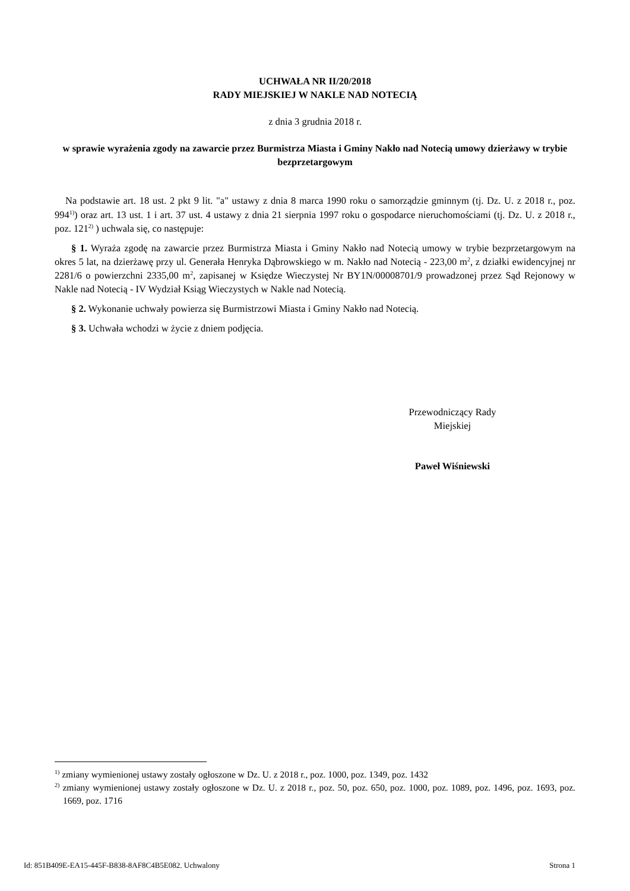UCHWAŁA NR II/20/2018
RADY MIEJSKIEJ W NAKLE NAD NOTECIĄ
z dnia 3 grudnia 2018 r.
w sprawie wyrażenia zgody na zawarcie przez Burmistrza Miasta i Gminy Nakło nad Notecią umowy dzierżawy w trybie bezprzetargowym
Na podstawie art. 18 ust. 2 pkt 9 lit. "a" ustawy z dnia 8 marca 1990 roku o samorządzie gminnym (tj. Dz. U. z 2018 r., poz. 994<sup>1)</sup>) oraz art. 13 ust. 1 i art. 37 ust. 4 ustawy z dnia 21 sierpnia 1997 roku o gospodarce nieruchomościami (tj. Dz. U. z 2018 r., poz. 121<sup>2)</sup> ) uchwala się, co następuje:
§ 1. Wyraża zgodę na zawarcie przez Burmistrza Miasta i Gminy Nakło nad Notecią umowy w trybie bezprzetargowym na okres 5 lat, na dzierżawę przy ul. Generała Henryka Dąbrowskiego w m. Nakło nad Notecią - 223,00 m<sup>2</sup>, z działki ewidencyjnej nr 2281/6 o powierzchni 2335,00 m<sup>2</sup>, zapisanej w Księdze Wieczystej Nr BY1N/00008701/9 prowadzonej przez Sąd Rejonowy w Nakle nad Notecią - IV Wydział Ksiąg Wieczystych w Nakle nad Notecią.
§ 2. Wykonanie uchwały powierza się Burmistrzowi Miasta i Gminy Nakło nad Notecią.
§ 3. Uchwała wchodzi w życie z dniem podjęcia.
Przewodniczący Rady
Miejskiej
Paweł Wiśniewski
<sup>1)</sup> zmiany wymienionej ustawy zostały ogłoszone w Dz. U. z 2018 r., poz. 1000, poz. 1349, poz. 1432
<sup>2)</sup> zmiany wymienionej ustawy zostały ogłoszone w Dz. U. z 2018 r., poz. 50, poz. 650, poz. 1000, poz. 1089, poz. 1496, poz. 1693, poz. 1669, poz. 1716
Id: 851B409E-EA15-445F-B838-8AF8C4B5E082. Uchwalony Strona 1